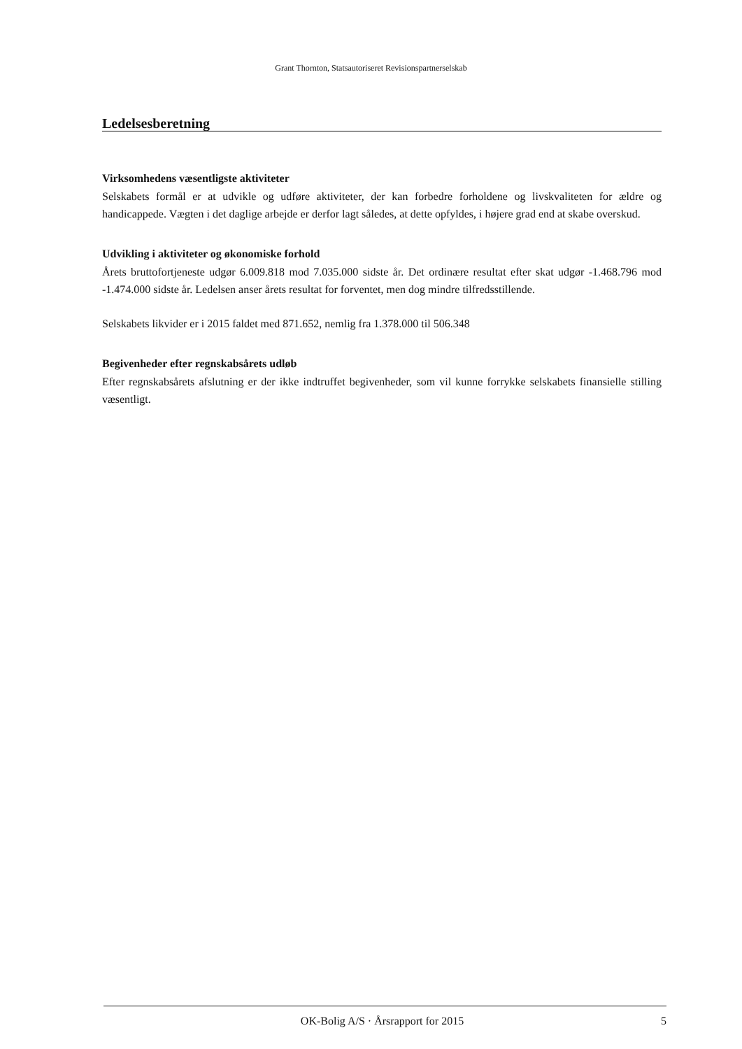Grant Thornton, Statsautoriseret Revisionspartnerselskab
Ledelsesberetning
Virksomhedens væsentligste aktiviteter
Selskabets formål er at udvikle og udføre aktiviteter, der kan forbedre forholdene og livskvaliteten for ældre og handicappede. Vægten i det daglige arbejde er derfor lagt således, at dette opfyldes, i højere grad end at skabe overskud.
Udvikling i aktiviteter og økonomiske forhold
Årets bruttofortjeneste udgør 6.009.818 mod 7.035.000 sidste år. Det ordinære resultat efter skat udgør -1.468.796 mod -1.474.000 sidste år. Ledelsen anser årets resultat for forventet, men dog mindre tilfredsstillende.
Selskabets likvider er i 2015 faldet med 871.652, nemlig fra 1.378.000 til 506.348
Begivenheder efter regnskabsårets udløb
Efter regnskabsårets afslutning er der ikke indtruffet begivenheder, som vil kunne forrykke selskabets finansielle stilling væsentligt.
OK-Bolig A/S · Årsrapport for 2015 5